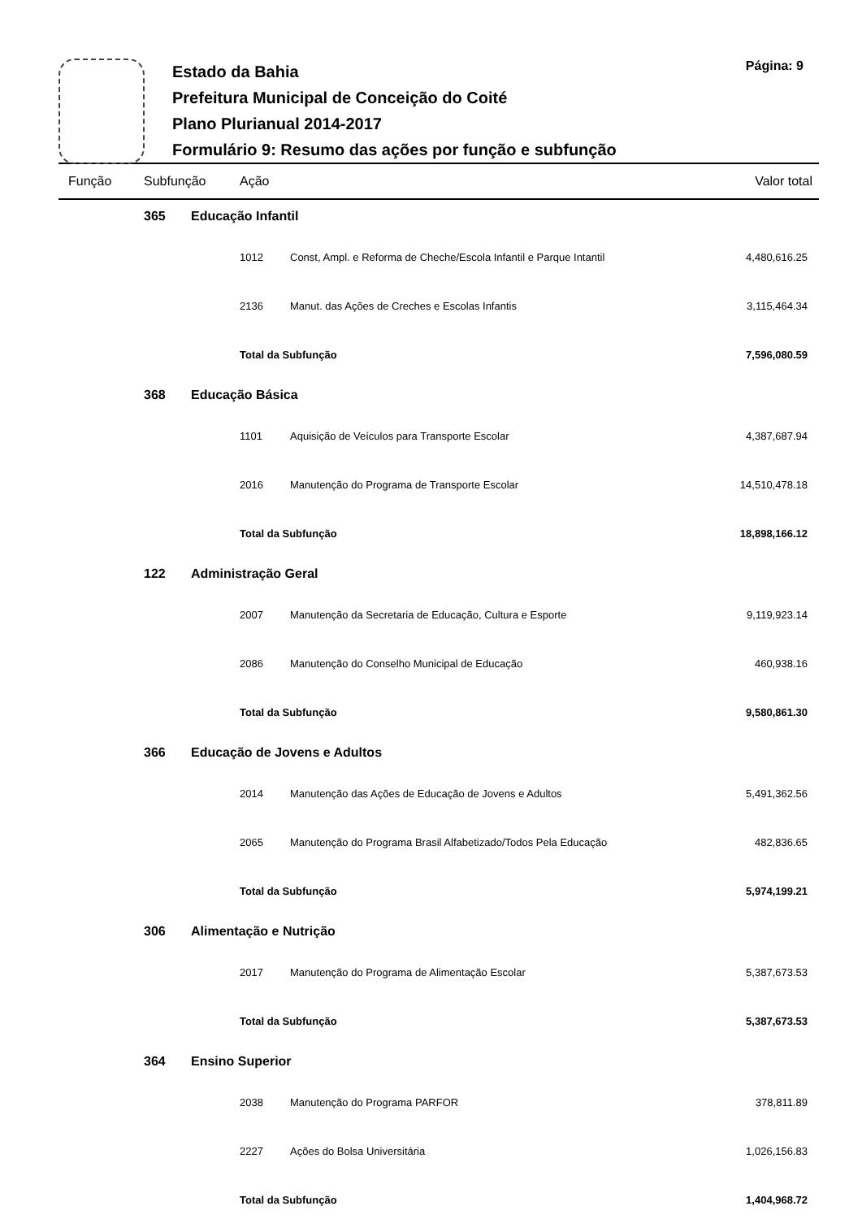Estado da Bahia
Prefeitura Municipal de Conceição do Coité
Plano Plurianual 2014-2017
Formulário 9: Resumo das ações por função e subfunção
Página: 9
| Função | Subfunção | | Ação | | Valor total |
| | 365 | Educação Infantil | | | |
| | | | 1012 | Const, Ampl. e Reforma de Cheche/Escola Infantil e Parque Intantil | 4,480,616.25 |
| | | | 2136 | Manut. das Ações de Creches e Escolas Infantis | 3,115,464.34 |
| | | | Total da Subfunção | | 7,596,080.59 |
| | 368 | Educação Básica | | | |
| | | | 1101 | Aquisição de Veículos para Transporte Escolar | 4,387,687.94 |
| | | | 2016 | Manutenção do Programa de Transporte Escolar | 14,510,478.18 |
| | | | Total da Subfunção | | 18,898,166.12 |
| | 122 | Administração Geral | | | |
| | | | 2007 | Manutenção da Secretaria de Educação, Cultura e Esporte | 9,119,923.14 |
| | | | 2086 | Manutenção do Conselho Municipal de Educação | 460,938.16 |
| | | | Total da Subfunção | | 9,580,861.30 |
| | 366 | Educação de Jovens e Adultos | | | |
| | | | 2014 | Manutenção das Ações de Educação de Jovens e Adultos | 5,491,362.56 |
| | | | 2065 | Manutenção do Programa Brasil Alfabetizado/Todos Pela Educação | 482,836.65 |
| | | | Total da Subfunção | | 5,974,199.21 |
| | 306 | Alimentação e Nutrição | | | |
| | | | 2017 | Manutenção do Programa de Alimentação Escolar | 5,387,673.53 |
| | | | Total da Subfunção | | 5,387,673.53 |
| | 364 | Ensino Superior | | | |
| | | | 2038 | Manutenção do Programa PARFOR | 378,811.89 |
| | | | 2227 | Ações do Bolsa Universitária | 1,026,156.83 |
| | | | Total da Subfunção | | 1,404,968.72 |